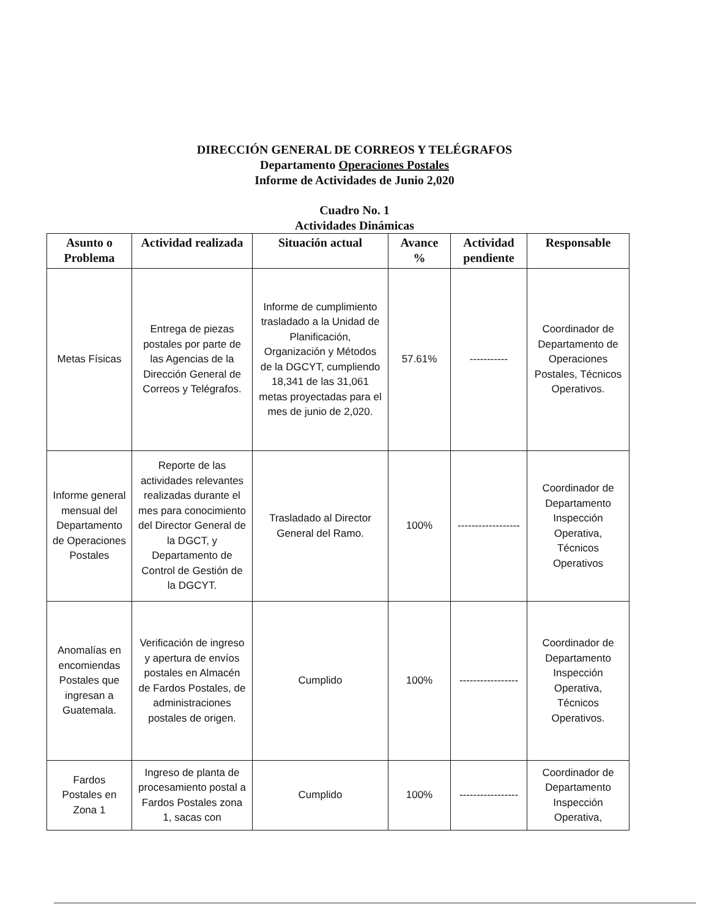DIRECCIÓN GENERAL DE CORREOS Y TELÉGRAFOS
Departamento Operaciones Postales
Informe de Actividades de Junio 2,020
Cuadro No. 1
Actividades Dinámicas
| Asunto o Problema | Actividad realizada | Situación actual | Avance % | Actividad pendiente | Responsable |
| --- | --- | --- | --- | --- | --- |
| Metas Físicas | Entrega de piezas postales por parte de las Agencias de la Dirección General de Correos y Telégrafos. | Informe de cumplimiento trasladado a la Unidad de Planificación, Organización y Métodos de la DGCYT, cumpliendo 18,341 de las 31,061 metas proyectadas para el mes de junio de 2,020. | 57.61% | ----------- | Coordinador de Departamento de Operaciones Postales, Técnicos Operativos. |
| Informe general mensual del Departamento de Operaciones Postales | Reporte de las actividades relevantes realizadas durante el mes para conocimiento del Director General de la DGCT, y Departamento de Control de Gestión de la DGCYT. | Trasladado al Director General del Ramo. | 100% | ------------------ | Coordinador de Departamento Inspección Operativa, Técnicos Operativos |
| Anomalías en encomiendas Postales que ingresan a Guatemala. | Verificación de ingreso y apertura de envíos postales en Almacén de Fardos Postales, de administraciones postales de origen. | Cumplido | 100% | ----------------- | Coordinador de Departamento Inspección Operativa, Técnicos Operativos. |
| Fardos Postales en Zona 1 | Ingreso de planta de procesamiento postal a Fardos Postales zona 1, sacas con | Cumplido | 100% | ----------------- | Coordinador de Departamento Inspección Operativa, |